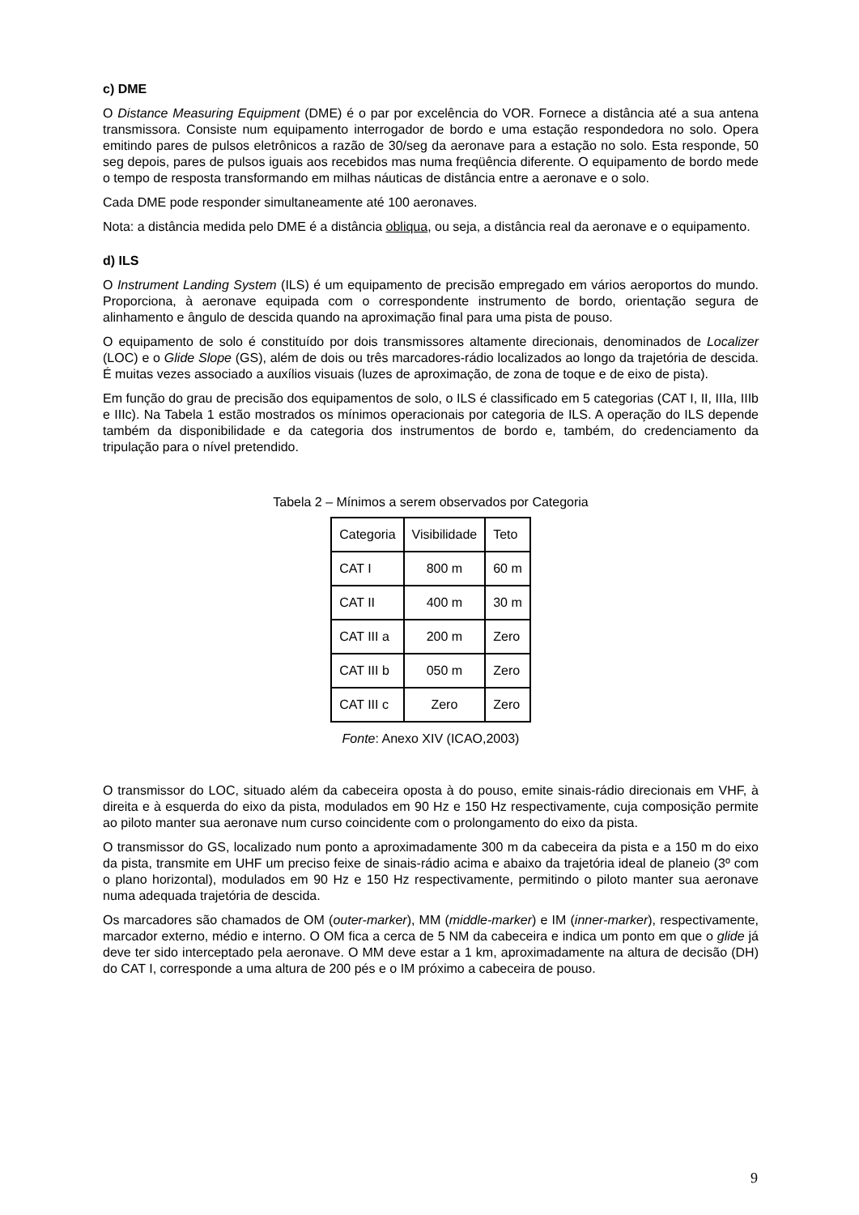c) DME
O Distance Measuring Equipment (DME) é o par por excelência do VOR. Fornece a distância até a sua antena transmissora. Consiste num equipamento interrogador de bordo e uma estação respondedora no solo. Opera emitindo pares de pulsos eletrônicos a razão de 30/seg da aeronave para a estação no solo. Esta responde, 50 seg depois, pares de pulsos iguais aos recebidos mas numa freqüência diferente. O equipamento de bordo mede o tempo de resposta transformando em milhas náuticas de distância entre a aeronave e o solo.
Cada DME pode responder simultaneamente até 100 aeronaves.
Nota: a distância medida pelo DME é a distância obliqua, ou seja, a distância real da aeronave e o equipamento.
d) ILS
O Instrument Landing System (ILS) é um equipamento de precisão empregado em vários aeroportos do mundo. Proporciona, à aeronave equipada com o correspondente instrumento de bordo, orientação segura de alinhamento e ângulo de descida quando na aproximação final para uma pista de pouso.
O equipamento de solo é constituído por dois transmissores altamente direcionais, denominados de Localizer (LOC) e o Glide Slope (GS), além de dois ou três marcadores-rádio localizados ao longo da trajetória de descida. É muitas vezes associado a auxílios visuais (luzes de aproximação, de zona de toque e de eixo de pista).
Em função do grau de precisão dos equipamentos de solo, o ILS é classificado em 5 categorias (CAT I, II, IIIa, IIIb e IIIc). Na Tabela 1 estão mostrados os mínimos operacionais por categoria de ILS. A operação do ILS depende também da disponibilidade e da categoria dos instrumentos de bordo e, também, do credenciamento da tripulação para o nível pretendido.
Tabela 2 – Mínimos a serem observados por Categoria
| Categoria | Visibilidade | Teto |
| CAT I | 800 m | 60 m |
| CAT II | 400 m | 30 m |
| CAT III a | 200 m | Zero |
| CAT III b | 050 m | Zero |
| CAT III c | Zero | Zero |
Fonte: Anexo XIV (ICAO,2003)
O transmissor do LOC, situado além da cabeceira oposta à do pouso, emite sinais-rádio direcionais em VHF, à direita e à esquerda do eixo da pista, modulados em 90 Hz e 150 Hz respectivamente, cuja composição permite ao piloto manter sua aeronave num curso coincidente com o prolongamento do eixo da pista.
O transmissor do GS, localizado num ponto a aproximadamente 300 m da cabeceira da pista e a 150 m do eixo da pista, transmite em UHF um preciso feixe de sinais-rádio acima e abaixo da trajetória ideal de planeio (3º com o plano horizontal), modulados em 90 Hz e 150 Hz respectivamente, permitindo o piloto manter sua aeronave numa adequada trajetória de descida.
Os marcadores são chamados de OM (outer-marker), MM (middle-marker) e IM (inner-marker), respectivamente, marcador externo, médio e interno. O OM fica a cerca de 5 NM da cabeceira e indica um ponto em que o glide já deve ter sido interceptado pela aeronave. O MM deve estar a 1 km, aproximadamente na altura de decisão (DH) do CAT I, corresponde a uma altura de 200 pés e o IM próximo a cabeceira de pouso.
9